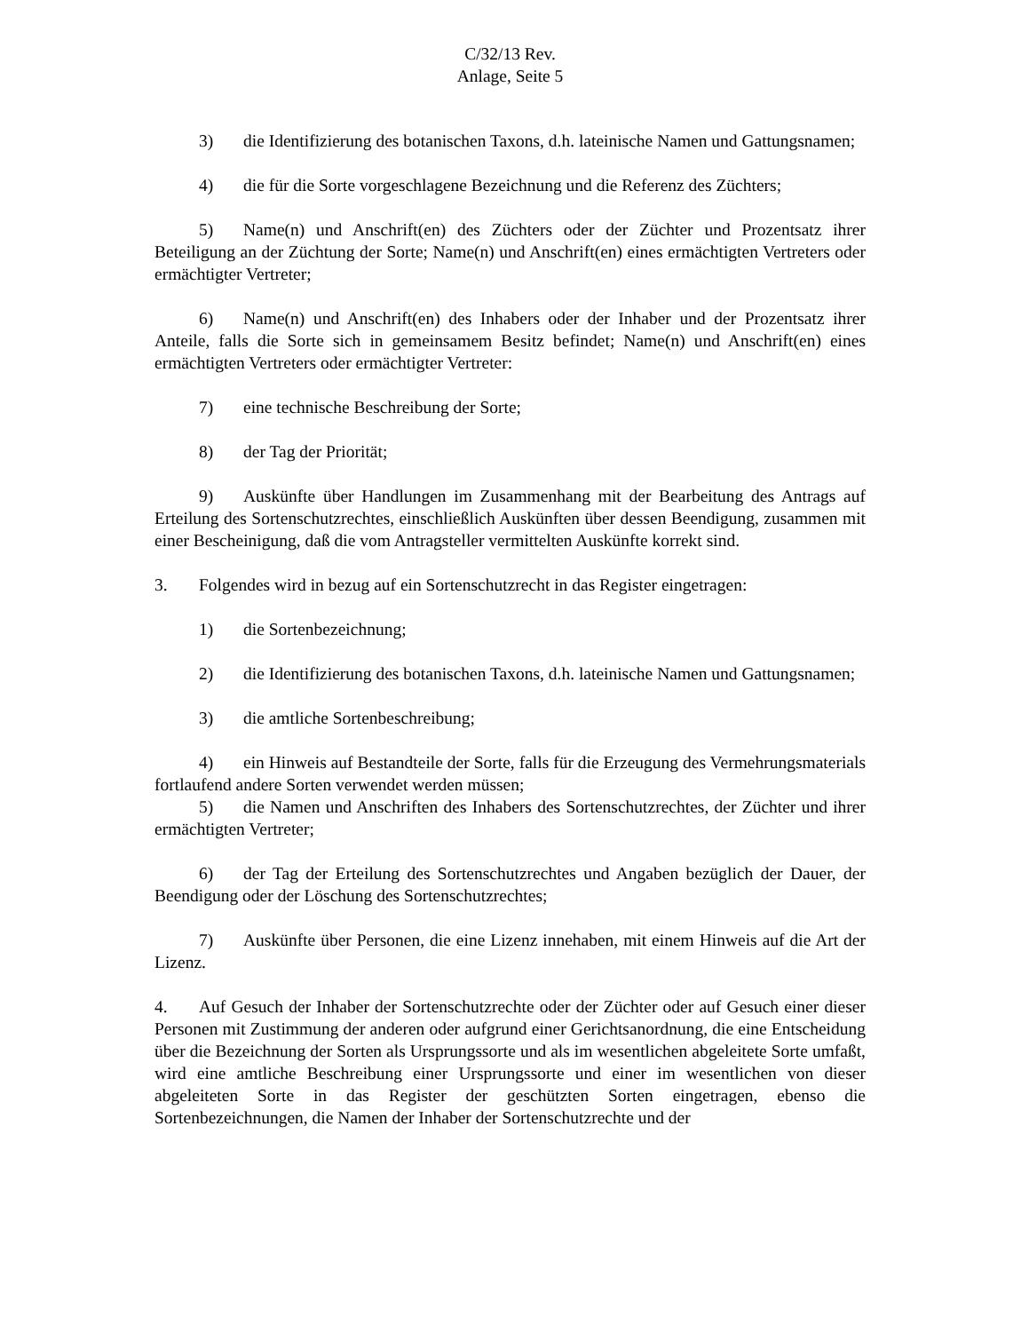C/32/13 Rev.
Anlage, Seite 5
3) die Identifizierung des botanischen Taxons, d.h. lateinische Namen und Gattungsnamen;
4) die für die Sorte vorgeschlagene Bezeichnung und die Referenz des Züchters;
5) Name(n) und Anschrift(en) des Züchters oder der Züchter und Prozentsatz ihrer Beteiligung an der Züchtung der Sorte; Name(n) und Anschrift(en) eines ermächtigten Vertreters oder ermächtigter Vertreter;
6) Name(n) und Anschrift(en) des Inhabers oder der Inhaber und der Prozentsatz ihrer Anteile, falls die Sorte sich in gemeinsamem Besitz befindet; Name(n) und Anschrift(en) eines ermächtigten Vertreters oder ermächtigter Vertreter:
7) eine technische Beschreibung der Sorte;
8) der Tag der Priorität;
9) Auskünfte über Handlungen im Zusammenhang mit der Bearbeitung des Antrags auf Erteilung des Sortenschutzrechtes, einschließlich Auskünften über dessen Beendigung, zusammen mit einer Bescheinigung, daß die vom Antragsteller vermittelten Auskünfte korrekt sind.
3. Folgendes wird in bezug auf ein Sortenschutzrecht in das Register eingetragen:
1) die Sortenbezeichnung;
2) die Identifizierung des botanischen Taxons, d.h. lateinische Namen und Gattungsnamen;
3) die amtliche Sortenbeschreibung;
4) ein Hinweis auf Bestandteile der Sorte, falls für die Erzeugung des Vermehrungsmaterials fortlaufend andere Sorten verwendet werden müssen;
5) die Namen und Anschriften des Inhabers des Sortenschutzrechtes, der Züchter und ihrer ermächtigten Vertreter;
6) der Tag der Erteilung des Sortenschutzrechtes und Angaben bezüglich der Dauer, der Beendigung oder der Löschung des Sortenschutzrechtes;
7) Auskünfte über Personen, die eine Lizenz innehaben, mit einem Hinweis auf die Art der Lizenz.
4. Auf Gesuch der Inhaber der Sortenschutzrechte oder der Züchter oder auf Gesuch einer dieser Personen mit Zustimmung der anderen oder aufgrund einer Gerichtsanordnung, die eine Entscheidung über die Bezeichnung der Sorten als Ursprungssorte und als im wesentlichen abgeleitete Sorte umfaßt, wird eine amtliche Beschreibung einer Ursprungssorte und einer im wesentlichen von dieser abgeleiteten Sorte in das Register der geschützten Sorten eingetragen, ebenso die Sortenbezeichnungen, die Namen der Inhaber der Sortenschutzrechte und der